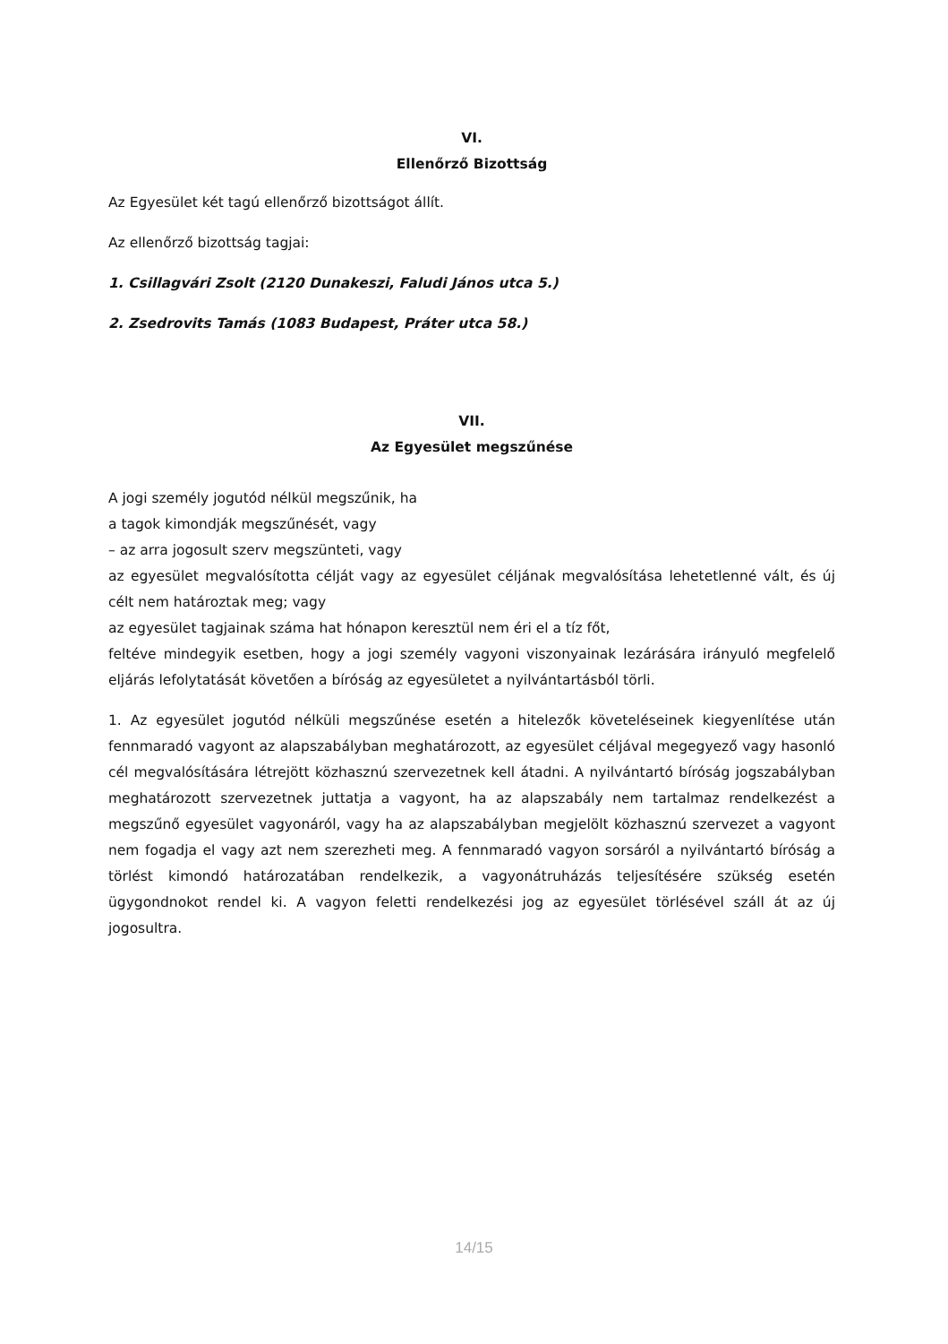VI.
Ellenőrző Bizottság
Az Egyesület két tagú ellenőrző bizottságot állít.
Az ellenőrző bizottság tagjai:
1. Csillagvári Zsolt (2120 Dunakeszi, Faludi János utca 5.)
2. Zsedrovits Tamás (1083 Budapest, Práter utca 58.)
VII.
Az Egyesület megszűnése
A jogi személy jogutód nélkül megszűnik, ha
a tagok kimondják megszűnését, vagy
– az arra jogosult szerv megszünteti, vagy
az egyesület megvalósította célját vagy az egyesület céljának megvalósítása lehetetlenné vált, és új célt nem határoztak meg; vagy
az egyesület tagjainak száma hat hónapon keresztül nem éri el a tíz főt,
feltéve mindegyik esetben, hogy a jogi személy vagyoni viszonyainak lezárására irányuló megfelelő eljárás lefolytatását követően a bíróság az egyesületet a nyilvántartásból törli.
1. Az egyesület jogutód nélküli megszűnése esetén a hitelezők követeléseinek kiegyenlítése után fennmaradó vagyont az alapszabályban meghatározott, az egyesület céljával megegyező vagy hasonló cél megvalósítására létrejött közhasznú szervezetnek kell átadni. A nyilvántartó bíróság jogszabályban meghatározott szervezetnek juttatja a vagyont, ha az alapszabály nem tartalmaz rendelkezést a megszűnő egyesület vagyonáról, vagy ha az alapszabályban megjelölt közhasznú szervezet a vagyont nem fogadja el vagy azt nem szerezheti meg. A fennmaradó vagyon sorsáról a nyilvántartó bíróság a törlést kimondó határozatában rendelkezik, a vagyonátruházás teljesítésére szükség esetén ügygondnokot rendel ki. A vagyon feletti rendelkezési jog az egyesület törlésével száll át az új jogosultra.
14/15